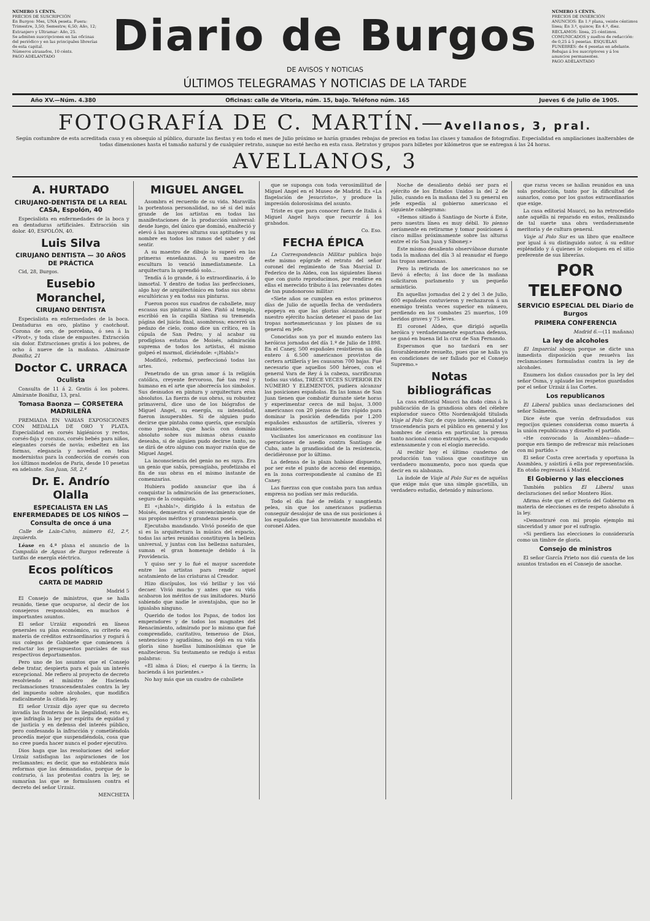NÚMERO 5 CÉNTS.
PRECIOS DE SUSCRIPCIÓN
En Burgos: Mes, UNA peseta. Fuera: Trimestre, 3,50; Semestre; 6,50; Año, 12; Extranjero y Ultramar: Año, 25.
Se admiten suscripciones en las oficinas del periódico y en las principales librerías de esta capital.
Números atrasados, 10 cénts.
PAGO ADELANTADO
Diario de Burgos
DE AVISOS Y NOTICIAS
ÚLTIMOS TELEGRAMAS Y NOTICIAS DE LA TARDE
NÚMERO 5 CÉNTS.
PRECIOS DE INSERCIÓN
ANUNCIOS: En 1.ª plana, veinte céntimos línea; En 3.ª, quince; En 4.ª, diez. RECLAMOS: línea, 25 céntimos. COMUNICADOS y sueltos de redacción: de 0,25 á 5 pesetas. ESQUELAS FUNEBRES: de 4 pesetas en adelante.
Rebajas á los suscriptores y á los anuncios permanentes.
PAGO ADELANTADO
Año XV.—Núm. 4.380 Oficinas: calle de Vitoria, núm. 15, bajo. Teléfono núm. 165 Jueves 6 de Julio de 1905.
FOTOGRAFÍA DE C. MARTÍN.—Avellanos, 3, pral.
Según costumbre de esta acreditada casa y en obsequio al público, durante las fiestas y en todo el mes de Julio próximo se harán grandes rebajas de precios en todas las clases y tamaños de fotografías. Especialidad en ampliaciones inalterables de todas dimensiones hasta el tamaño natural y de cualquier retrato, aunque no esté hecho en esta casa. Retratos y grupos para billetes por kilómetros que se entregan á las 24 horas.
AVELLANOS, 3
A. HURTADO
CIRUJANO-DENTISTA DE LA REAL CASA, Espolón, 40
Especialista en enfermedades de la boca y en dentaduras artificiales. Extracción sin dolor. 40, ESPOLÓN, 40.
Luis Silva
CIRUJANO DENTISTA — 30 AÑOS DE PRÁCTICA
Cid, 28, Burgos.
Eusebio Moranchel,
CIRUJANO DENTISTA
Especialista en enfermedades de la boca. Dentaduras en oro, platino y caotchout. Corona de oro, de porcelana, ó sea á la «Pivot», y toda clase de empastes. Extracción sin dolor. Extracciones gratis á los pobres, de ocho á nueve de la mañana. Almirante Bonifaz, 21
Doctor C. URRACA
Oculista
Consulta de 11 á 2. Gratis á los pobres. Almirante Bonifaz, 13, pral.
Tomasa Baonza — CORSETERA MADRILEÑA
PREMIADA EN VARIAS EXPOSICIONES CON MEDALLA DE ORO Y PLATA. Especialidad en corsés higiénicos y rectos, corsés-faja y corazas, corsés bebés para niños, elegantes corsés de novia; esbeltez en las formas, elegancia y novedad en telas modernistas para la confección de corsés con los últimos modelos de Paris, desde 10 pesetas en adelante. San Juan, 58, 2.º
Dr. E. Andrío Olalla
ESPECIALISTA EN LAS ENFERMEDADES DE LOS NIÑOS — Consulta de once á una
Calle de Lain-Calvo, número 61, 2.º, izquierda.
Léase en 4.ª plana el anuncio de la Compañía de Aguas de Burgos referente á tarifas de energía eléctrica.
Ecos políticos
CARTA DE MADRID
Madrid 5
El Consejo de ministros, que se halla reunido, tiene que ocuparse, al decir de los consejeros responsables, en muchos é importantes asuntos.
El señor Urzáiz expondrá en líneas generales su plan económico, su criterio en materia de créditos extraordinarios y rogará á sus colegas de Gabinete que comiencen á redactar los presupuestos parciales de sus respectivos departamentos.
Pero uno de los asuntos que el Consejo debe tratar, despierta para el país un interés excepcional. Me refiero al proyecto de decreto resolviendo el ministro de Hacienda reclamaciones transcendentales contra la ley del impuesto sobre alcoholes, que modifica radicalmente la citada ley.
El señor Urzaiz dijo ayer que su decreto invadía las fronteras de la ilegalidad; esto es, que infringía la ley por espíritu de equidad y de justicia y en defensa del interés público, pero confesando la infracción y cometiéndola procedía mejor que suspendiéndola, cosa que no cree pueda hacer nunca el poder ejecutivo.
Dios haga que las resoluciones del señor Urzaiz satisfagan las aspiraciones de los reclamantes; es decir, que no establezca más reformas que las demandadas, porque de lo contrario, á las protestas contra la ley, se sumarían las que se formulasen contra el decreto del señor Urzaiz.
MENCHETA
MIGUEL ANGEL
Asombra el recuerdo de su vida. Maravilla la portentosa personalidad, no sé si del más grande de los artistas en todas las manifestaciones de la producción universal: desde luego, del único que dominó, enalteció y elevó á las mayores alturas sus aptitudes y su nombre en todos los ramos del saber y del sentir.
A su maestro de dibujo lo superó en las primeras enseñanzas. A su maestro de escultura lo venció inmediatamente. La arquitectura la aprendió solo...
Tendía á lo grande, á lo extraordinario, á lo inmortal. Y dentro de todas las perfecciones, algo hay de arquitectónico en todas sus obras escultóricas y en todas sus pinturas.
Fueron pocos sus cuadros de caballete, muy escasas sus pinturas al óleo. Pintó al templo, escribió en la capilla Sixtina su tremenda página del juicio final, asombrosa; encerró un pedazo de cielo, como dice un crítico, en la cúpula de San Pedro; y al acabar su prodigiosa estatua de Moisés, admiración suprema de todos los artistas, él mismo golpeó el marmol, diciéndole: «¡Habla!»
Modificó, reformó, perfeccionó todas las artes.
Penetrado de un gran amor á la religión católica, creyente fervoroso, fué tan real y humano en el arte que aborrecía los simbolos. Sus desnudos en pintura y arquitectura eran absolutos. La fuerza de sus obras, su robustez primaveral, dice uno de los biógrafos de Miguel Angel, su energía, su intensidad, fueron insuperables. Si de alguien pudo decirse que pintaba como quería, que esculpía como pensaba, que hacía con dominio absoluto sobre sus mismas obras cuanto deseaba, si de alguien pudo decirse tanto, no se dirá de otro alguno con mayor razón que de Miguel Angel.
La inconsciencia del genio no es suya. Era un genio que sabía, presagiaba, profetizaba el fin de sus obras en el mismo instante de comenzarias.
Hubiera podido anunciar que iba á conquistar la admiración de las generaciones, seguro de la conquista.
El «¡habla!», dirigido á la estatua de Moisés, demuestra el convencimiento que de sus propios méritos y grandezas poseía.
Ejecutaba mandando. Vivió poseído de que si es la arquitectura la música del espacio, todas las artes reunidas constituyen la belleza universal, y juntas con las bellezas naturales, suman el gran homenaje debido á la Providencia.
Y quiso ser y lo fué el mayor sacerdote entre los artistas para rendir aquel acatamiento de las criaturas al Creador.
Hizo discípulos, los vió brillar y los vió decaer. Vivió mucho y antes que su vida acabaron los méritos de sus imitadores. Murió sabiendo que nadie le aventajaba, que no le igualaba ninguno.
Querido de todos los Papas, de todos los emperadores y de todos los magnates del Renacimiento, admirado por lo mismo que fué comprendido, caritativo, temeroso de Dios, sentencioso y agudísimo, no dejó en su vida gloria sino huellas luminosísimas que le enaltecieron. Su testamento se redujo á estas palabras:
«El alma á Dios; el cuerpo á la tierra; la hacienda á los parientes.»
No hay más que un cuadro de caballete
que se suponga con toda verosimilitud de Miguel Angel en el Museo de Madrid. Es «La flagelación de Jesucristo», y produce la impresión dolorosísima del asunto.
Triste es que para conocer fuera de Italia á Miguel Angel haya que recurrir á los grabados.
Co. Eso.
FECHA ÉPICA
La Correspondencia Militar publica bajo este mismo epígrafe el retrato del señor coronel del regimiento de San Marcial D. Federico de la Aldea, con las siguientes líneas que con gusto reproducimos, por rendirse en ellas el merecido tributo á las relevantes dotes de tan pundonoroso militar:
«Siete años se cumplen en estos primeros días de Julio de aquella fecha de verdadera epopeya en que las glorias alcanzadas por nuestro ejército hacían detener el paso de las tropas norteamericanas y los planes de su general en jefe.
Conocidas son ya por el mundo entero las heróicas jornadas del día 1.º de Julio de 1898. En el Caney, 500 españoles resistieron un día entero á 6.500 americanos provistos de certera artillería y les causaron 700 bajas. Fué necesario que aquellos 500 héroes, con el general Vara de Rey á la cabeza, sacrificaran todas sus vidas, TRECE VECES SUPERIOR EN NÚMERO Y ELEMENTOS, pudiera alcanzar las posiciones españolas. En las lomas de San Juan tienen que combatir durante siete horas y experimentar cerca de mil bajas, 3.000 americanos con 20 piezas de tiro rápido para dominar la posición defendida por 1.200 españoles exhaustos de artillería, víveres y municiones.
Vacilantes los americanos en continuar las operaciones de asedio contra Santiago de Cuba, ante la grandiosidad de la resistencia, decidiéronse por lo último.
La defensa de la plaza habíase dispuesto, por ser este el punto de acceso del enemigo, en la zona correspondiente al camino de El Caney.
Las fuerzas con que contaba para tan ardua empresa no podían ser más reducida.
Todo el día fué de reñida y sangrienta pelea, sin que los americanos pudieran conseguir desalojar de una de sus posiciones á los españoles que tan bravamente mandaba el coronel Aldea.
Noche de desaliento debió ser para el ejército de los Estados Unidos la del 2 de Julio, cuando en la mañana del 3 su general en jefe expedía al gobierno americano el siguiente cablegrama:
«Hemos sitiado á Santiago de Norte á Este, pero nuestra línea es muy débil. Yo pienso seriamente en retirarme y tomar posiciones á cinco millas próximamente sobre las alturas entre el río San Juan y Siboney.»
Este mismo desaliento observábase durante toda la mañana del día 3 al reanudar el fuego las tropas americanas.
Pero la retirada de los americanos no se llevó á efecto; á las doce de la mañana solicitaron parlamento y un pequeño armisticio.
En aquellas jornadas del 2 y del 3 de Julio, 600 españoles contuvieron y rechazaron á un enemigo treinta veces superior en número, perdiendo en los combates 25 muertos, 109 heridos graves y 75 leves.
El coronel Aldea, que dirigió aquella heróica y verdaderamente espartana defensa, se ganó en buena lid la cruz de San Fernando.
Esperamos que no tardará en ser favorablemente resuelto, pues que se halla ya en condiciones de ser fallado por el Consejo Supremo.»
Notas bibliográficas
La casa editorial Maucci ha dado cima á la publicación de la grandiosa obra del célebre explorador sueco Otto Nordenskjold titulada Viaje al Polo Sur, de cuyo interés, amenidad y trascendencia para el público en general y los hombres de ciencia en particular, la prensa tanto nacional como extranjera, se ha ocupado extensamente y con el elogio merecido.
Al recibir hoy el último cuaderno de producción tan valiosa que constituye un verdadero monumento, poco nos queda que decir en su alabanza.
La índole de Viaje al Polo Sur es de aquélas que exige más que una simple gacetilla, un verdadero estudio, detenido y minucioso.
que raras veces se hallan reunidos en una sola producción, tanto por la dificultad de aunarlos, como por los gastos extraordinarios que exige.
La casa editorial Maucci, no ha retrocedido ante aquélla ni reparado en estos, realizando de tal suerte una obra verdaderamente meritoria y de cultura general.
Viaje al Polo Sur es un libro que enaltece por igual á su distinguido autor, á su editor espléndido y á quienes le coloquen en el sitio preferente de sus librerías.
POR TELEFONO
SERVICIO ESPECIAL DEL Diario de Burgos
PRIMERA CONFERENCIA
Madrid 6.—(11 mañana)
La ley de alcoholes
El Imparcial aboga porque se dicte una inmedista disposición que resuelva las reclamaciones formuladas contra la ley de alcoholes.
Enumera los daños causados por la ley del señor Osma, y aplaude los respetos guardados por el señor Urzaiz á las Cortes.
Los republicanos
El Liberal publica unas declaraciones del señor Salmerón.
Dice éste que verán defraudados sus regocijos quienes consideran como muerta á la unión republicana y disuelto el partido.
«He convocado la Asamblea—añade—porque era tiempo de refrescar mis relaciones con mi partido.»
El señor Costa cree acertada y oportuna la Asamblea, y asistirá á ella por representación. En otoño regresará á Madrid.
El Gobierno y las elecciones
También publica El Liberal unas declaraciones del señor Montero Ríos.
Afirma éste que el criterio del Gobierno en materia de elecciones es de respeto absoluto á la ley.
»Demostraré con mi propio ejemplo mi sinceridad y amor por el sufragio.
»Si perdiera las elecciones lo consideraría como un timbre de gloria.
Consejo de ministros
El señor García Prieto nos dió cuenta de los asuntos tratados en el Consejo de anoche.